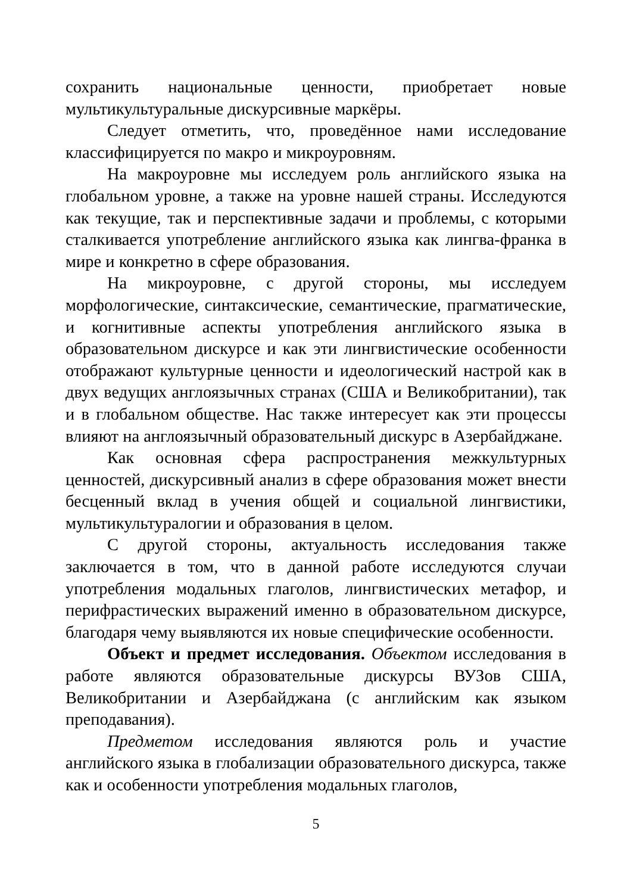сохранить национальные ценности, приобретает новые мультикультуральные дискурсивные маркёры.
Следует отметить, что, проведённое нами исследование классифицируется по макро и микроуровням.
На макроуровне мы исследуем роль английского языка на глобальном уровне, а также на уровне нашей страны. Исследуются как текущие, так и перспективные задачи и проблемы, с которыми сталкивается употребление английского языка как лингва-франка в мире и конкретно в сфере образования.
На микроуровне, с другой стороны, мы исследуем морфологические, синтаксические, семантические, прагматические, и когнитивные аспекты употребления английского языка в образовательном дискурсе и как эти лингвистические особенности отображают культурные ценности и идеологический настрой как в двух ведущих англоязычных странах (США и Великобритании), так и в глобальном обществе. Нас также интересует как эти процессы влияют на англоязычный образовательный дискурс в Азербайджане.
Как основная сфера распространения межкультурных ценностей, дискурсивный анализ в сфере образования может внести бесценный вклад в учения общей и социальной лингвистики, мультикультуралогии и образования в целом.
С другой стороны, актуальность исследования также заключается в том, что в данной работе исследуются случаи употребления модальных глаголов, лингвистических метафор, и перифрастических выражений именно в образовательном дискурсе, благодаря чему выявляются их новые специфические особенности.
Объект и предмет исследования. Объектом исследования в работе являются образовательные дискурсы ВУЗов США, Великобритании и Азербайджана (с английским как языком преподавания).
Предметом исследования являются роль и участие английского языка в глобализации образовательного дискурса, также как и особенности употребления модальных глаголов,
5